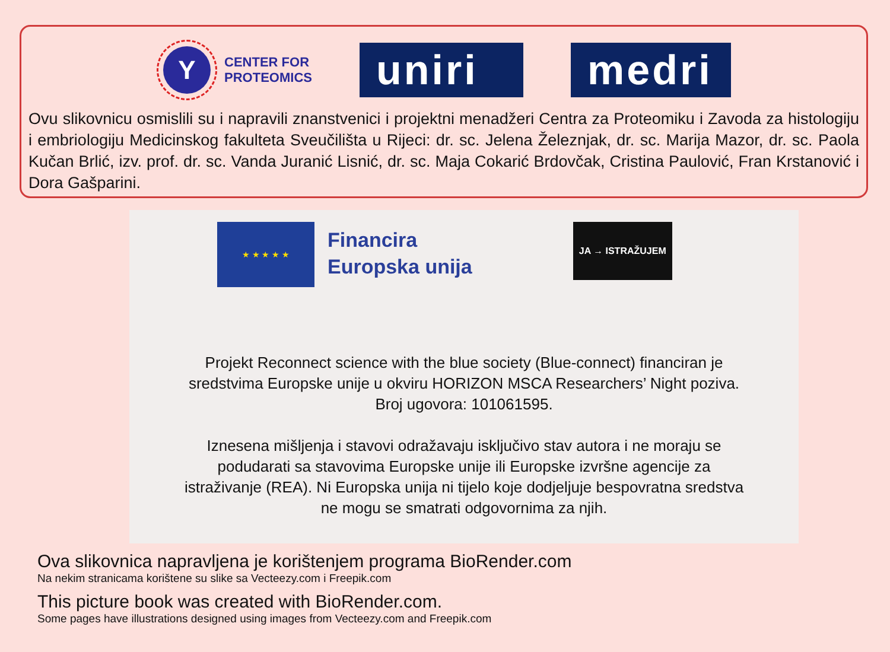Y
CENTER FOR
PROTEOMICS
uniri
medri
Ovu slikovnicu osmislili su i napravili znanstvenici i projektni menadžeri Centra za Proteomiku i Zavoda za histologiju i embriologiju Medicinskog fakulteta Sveučilišta u Rijeci: dr. sc. Jelena Železnjak, dr. sc. Marija Mazor, dr. sc. Paola Kučan Brlić, izv. prof. dr. sc. Vanda Juranić Lisnić, dr. sc. Maja Cokarić Brdovčak, Cristina Paulović, Fran Krstanović i Dora Gašparini.
★ ★ ★ ★ ★
Financira
Europska unija
JA → ISTRAŽUJEM
Projekt Reconnect science with the blue society (Blue-connect) financiran je
sredstvima Europske unije u okviru HORIZON MSCA Researchers’ Night poziva.
Broj ugovora: 101061595.
Iznesena mišljenja i stavovi odražavaju isključivo stav autora i ne moraju se
podudarati sa stavovima Europske unije ili Europske izvršne agencije za
istraživanje (REA). Ni Europska unija ni tijelo koje dodjeljuje bespovratna sredstva
ne mogu se smatrati odgovornima za njih.
Ova slikovnica napravljena je korištenjem programa BioRender.com
Na nekim stranicama korištene su slike sa Vecteezy.com i Freepik.com
This picture book was created with BioRender.com.
Some pages have illustrations designed using images from Vecteezy.com and Freepik.com